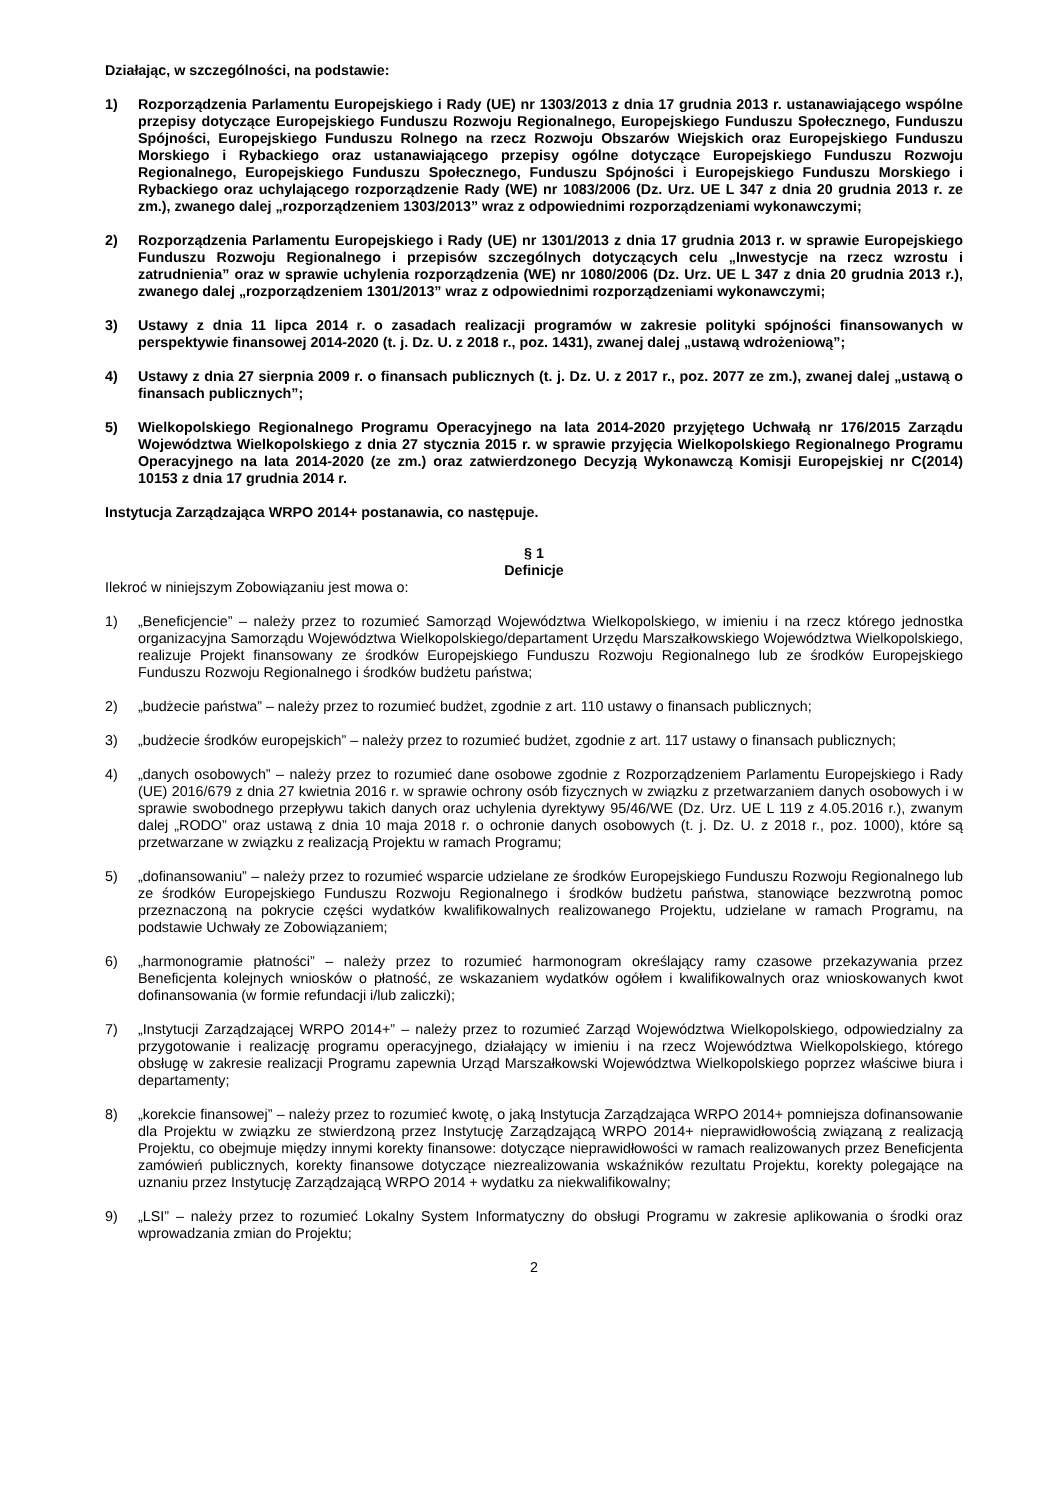Działając, w szczególności, na podstawie:
1) Rozporządzenia Parlamentu Europejskiego i Rady (UE) nr 1303/2013 z dnia 17 grudnia 2013 r. ustanawiającego wspólne przepisy dotyczące Europejskiego Funduszu Rozwoju Regionalnego, Europejskiego Funduszu Społecznego, Funduszu Spójności, Europejskiego Funduszu Rolnego na rzecz Rozwoju Obszarów Wiejskich oraz Europejskiego Funduszu Morskiego i Rybackiego oraz ustanawiającego przepisy ogólne dotyczące Europejskiego Funduszu Rozwoju Regionalnego, Europejskiego Funduszu Społecznego, Funduszu Spójności i Europejskiego Funduszu Morskiego i Rybackiego oraz uchylającego rozporządzenie Rady (WE) nr 1083/2006 (Dz. Urz. UE L 347 z dnia 20 grudnia 2013 r. ze zm.), zwanego dalej „rozporządzeniem 1303/2013” wraz z odpowiednimi rozporządzeniami wykonawczymi;
2) Rozporządzenia Parlamentu Europejskiego i Rady (UE) nr 1301/2013 z dnia 17 grudnia 2013 r. w sprawie Europejskiego Funduszu Rozwoju Regionalnego i przepisów szczególnych dotyczących celu „Inwestycje na rzecz wzrostu i zatrudnienia” oraz w sprawie uchylenia rozporządzenia (WE) nr 1080/2006 (Dz. Urz. UE L 347 z dnia 20 grudnia 2013 r.), zwanego dalej „rozporządzeniem 1301/2013” wraz z odpowiednimi rozporządzeniami wykonawczymi;
3) Ustawy z dnia 11 lipca 2014 r. o zasadach realizacji programów w zakresie polityki spójności finansowanych w perspektywie finansowej 2014-2020 (t. j. Dz. U. z 2018 r., poz. 1431), zwanej dalej „ustawą wdrożeniową”;
4) Ustawy z dnia 27 sierpnia 2009 r. o finansach publicznych (t. j. Dz. U. z 2017 r., poz. 2077 ze zm.), zwanej dalej „ustawą o finansach publicznych”;
5) Wielkopolskiego Regionalnego Programu Operacyjnego na lata 2014-2020 przyjętego Uchwałą nr 176/2015 Zarządu Województwa Wielkopolskiego z dnia 27 stycznia 2015 r. w sprawie przyjęcia Wielkopolskiego Regionalnego Programu Operacyjnego na lata 2014-2020 (ze zm.) oraz zatwierdzonego Decyzją Wykonawczą Komisji Europejskiej nr C(2014) 10153 z dnia 17 grudnia 2014 r.
Instytucja Zarządzająca WRPO 2014+ postanawia, co następuje.
§ 1
Definicje
Ilekroć w niniejszym Zobowiązaniu jest mowa o:
1) „Beneficjencie” – należy przez to rozumieć Samorząd Województwa Wielkopolskiego, w imieniu i na rzecz którego jednostka organizacyjna Samorządu Województwa Wielkopolskiego/departament Urzędu Marszałkowskiego Województwa Wielkopolskiego, realizuje Projekt finansowany ze środków Europejskiego Funduszu Rozwoju Regionalnego lub ze środków Europejskiego Funduszu Rozwoju Regionalnego i środków budżetu państwa;
2) „budżecie państwa” – należy przez to rozumieć budżet, zgodnie z art. 110 ustawy o finansach publicznych;
3) „budżecie środków europejskich” – należy przez to rozumieć budżet, zgodnie z art. 117 ustawy o finansach publicznych;
4) „danych osobowych” – należy przez to rozumieć dane osobowe zgodnie z Rozporządzeniem Parlamentu Europejskiego i Rady (UE) 2016/679 z dnia 27 kwietnia 2016 r. w sprawie ochrony osób fizycznych w związku z przetwarzaniem danych osobowych i w sprawie swobodnego przepływu takich danych oraz uchylenia dyrektywy 95/46/WE (Dz. Urz. UE L 119 z 4.05.2016 r.), zwanym dalej „RODO” oraz ustawą z dnia 10 maja 2018 r. o ochronie danych osobowych (t. j. Dz. U. z 2018 r., poz. 1000), które są przetwarzane w związku z realizacją Projektu w ramach Programu;
5) „dofinansowaniu” – należy przez to rozumieć wsparcie udzielane ze środków Europejskiego Funduszu Rozwoju Regionalnego lub ze środków Europejskiego Funduszu Rozwoju Regionalnego i środków budżetu państwa, stanowiące bezzwrotną pomoc przeznaczoną na pokrycie części wydatków kwalifikowalnych realizowanego Projektu, udzielane w ramach Programu, na podstawie Uchwały ze Zobowiązaniem;
6) „harmonogramie płatności” – należy przez to rozumieć harmonogram określający ramy czasowe przekazywania przez Beneficjenta kolejnych wniosków o płatność, ze wskazaniem wydatków ogółem i kwalifikowalnych oraz wnioskowanych kwot dofinansowania (w formie refundacji i/lub zaliczki);
7) „Instytucji Zarządzającej WRPO 2014+” – należy przez to rozumieć Zarząd Województwa Wielkopolskiego, odpowiedzialny za przygotowanie i realizację programu operacyjnego, działający w imieniu i na rzecz Województwa Wielkopolskiego, którego obsługę w zakresie realizacji Programu zapewnia Urząd Marszałkowski Województwa Wielkopolskiego poprzez właściwe biura i departamenty;
8) „korekcie finansowej” – należy przez to rozumieć kwotę, o jaką Instytucja Zarządzająca WRPO 2014+ pomniejsza dofinansowanie dla Projektu w związku ze stwierdzoną przez Instytucję Zarządzającą WRPO 2014+ nieprawidłowością związaną z realizacją Projektu, co obejmuje między innymi korekty finansowe: dotyczące nieprawidłowości w ramach realizowanych przez Beneficjenta zamówień publicznych, korekty finansowe dotyczące niezrealizowania wskaźników rezultatu Projektu, korekty polegające na uznaniu przez Instytucję Zarządzającą WRPO 2014 + wydatku za niekwalifikowalny;
9) „LSI” – należy przez to rozumieć Lokalny System Informatyczny do obsługi Programu w zakresie aplikowania o środki oraz wprowadzania zmian do Projektu;
2